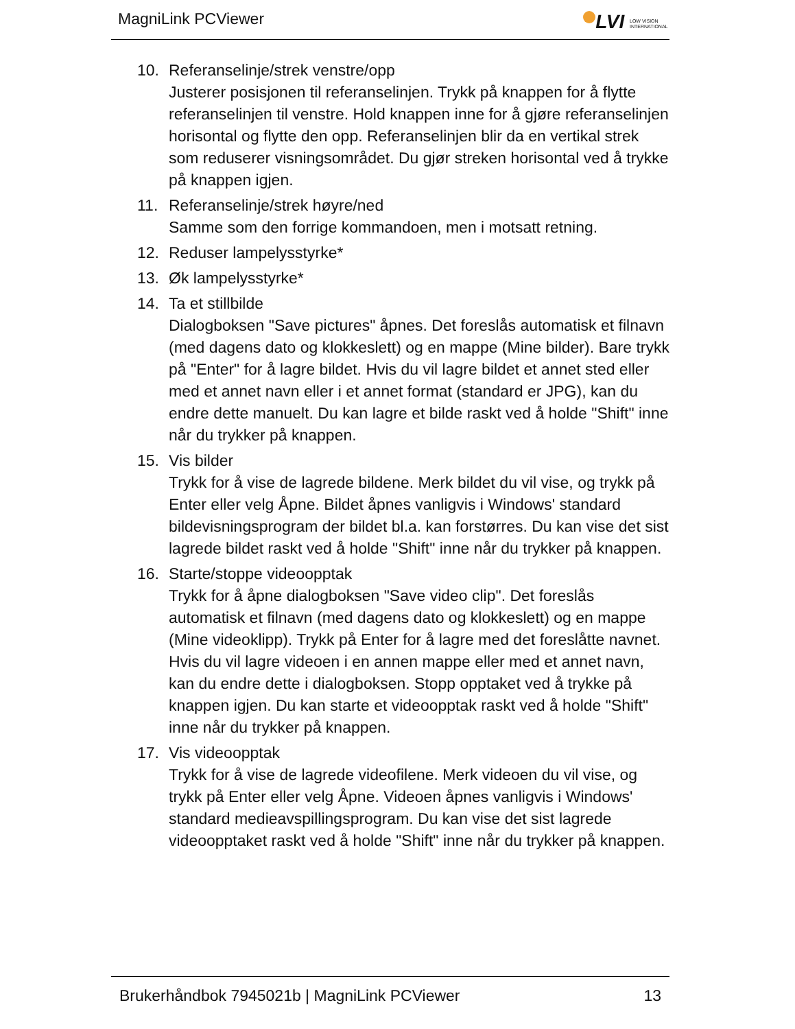MagniLink PCViewer
LVI LOW VISION INTERNATIONAL
10. Referanselinje/strek venstre/opp
Justerer posisjonen til referanselinjen. Trykk på knappen for å flytte referanselinjen til venstre. Hold knappen inne for å gjøre referanselinjen horisontal og flytte den opp. Referanselinjen blir da en vertikal strek som reduserer visningsområdet. Du gjør streken horisontal ved å trykke på knappen igjen.
11. Referanselinje/strek høyre/ned
Samme som den forrige kommandoen, men i motsatt retning.
12. Reduser lampelysstyrke*
13. Øk lampelysstyrke*
14. Ta et stillbilde
Dialogboksen "Save pictures" åpnes. Det foreslås automatisk et filnavn (med dagens dato og klokkeslett) og en mappe (Mine bilder). Bare trykk på "Enter" for å lagre bildet. Hvis du vil lagre bildet et annet sted eller med et annet navn eller i et annet format (standard er JPG), kan du endre dette manuelt. Du kan lagre et bilde raskt ved å holde "Shift" inne når du trykker på knappen.
15. Vis bilder
Trykk for å vise de lagrede bildene. Merk bildet du vil vise, og trykk på Enter eller velg Åpne. Bildet åpnes vanligvis i Windows' standard bildevisningsprogram der bildet bl.a. kan forstørres. Du kan vise det sist lagrede bildet raskt ved å holde "Shift" inne når du trykker på knappen.
16. Starte/stoppe videoopptak
Trykk for å åpne dialogboksen "Save video clip". Det foreslås automatisk et filnavn (med dagens dato og klokkeslett) og en mappe (Mine videoklipp). Trykk på Enter for å lagre med det foreslåtte navnet. Hvis du vil lagre videoen i en annen mappe eller med et annet navn, kan du endre dette i dialogboksen. Stopp opptaket ved å trykke på knappen igjen. Du kan starte et videoopptak raskt ved å holde "Shift" inne når du trykker på knappen.
17. Vis videoopptak
Trykk for å vise de lagrede videofilene. Merk videoen du vil vise, og trykk på Enter eller velg Åpne. Videoen åpnes vanligvis i Windows' standard medieavspillingsprogram. Du kan vise det sist lagrede videoopptaket raskt ved å holde "Shift" inne når du trykker på knappen.
Brukerhåndbok 7945021b | MagniLink PCViewer 13